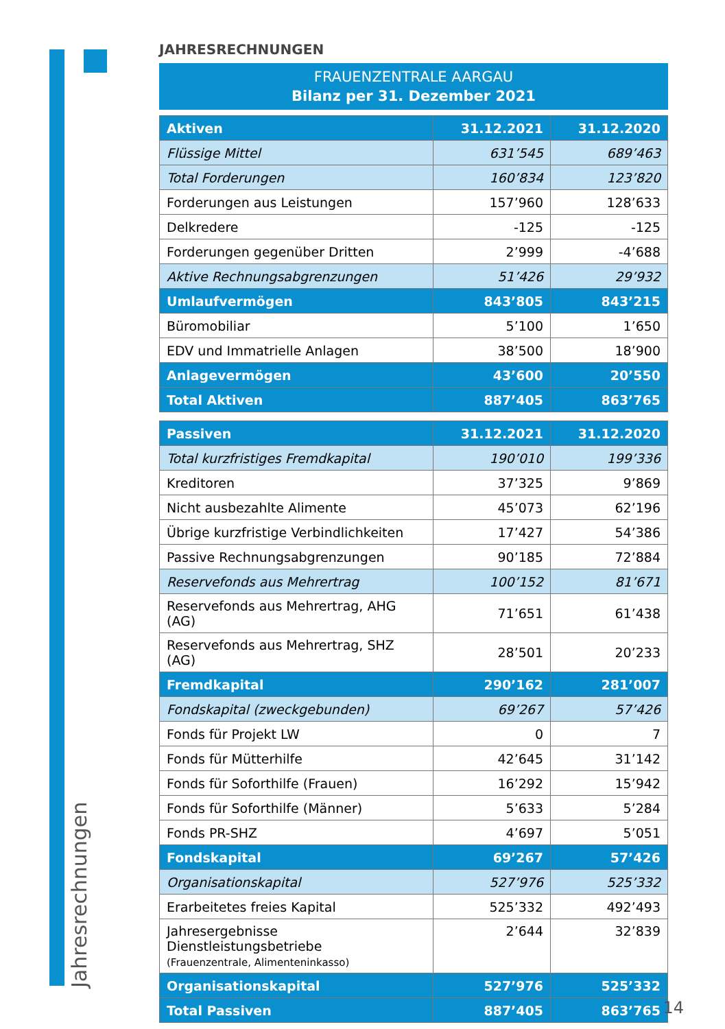Jahresrechnungen
JAHRESRECHNUNGEN
FRAUENZENTRALE AARGAU
Bilanz per 31. Dezember 2021
| Aktiven | 31.12.2021 | 31.12.2020 |
| --- | --- | --- |
| Flüssige Mittel | 631’545 | 689’463 |
| Total Forderungen | 160’834 | 123’820 |
| Forderungen aus Leistungen | 157’960 | 128’633 |
| Delkredere | -125 | -125 |
| Forderungen gegenüber Dritten | 2’999 | -4’688 |
| Aktive Rechnungsabgrenzungen | 51’426 | 29’932 |
| Umlaufvermögen | 843’805 | 843’215 |
| Büromobiliar | 5’100 | 1’650 |
| EDV und Immatrielle Anlagen | 38’500 | 18’900 |
| Anlagevermögen | 43’600 | 20’550 |
| Total Aktiven | 887’405 | 863’765 |
| Passiven | 31.12.2021 | 31.12.2020 |
| --- | --- | --- |
| Total kurzfristiges Fremdkapital | 190’010 | 199’336 |
| Kreditoren | 37’325 | 9’869 |
| Nicht ausbezahlte Alimente | 45’073 | 62’196 |
| Übrige kurzfristige Verbindlichkeiten | 17’427 | 54’386 |
| Passive Rechnungsabgrenzungen | 90’185 | 72’884 |
| Reservefonds aus Mehrertrag | 100’152 | 81’671 |
| Reservefonds aus Mehrertrag, AHG (AG) | 71’651 | 61’438 |
| Reservefonds aus Mehrertrag, SHZ (AG) | 28’501 | 20’233 |
| Fremdkapital | 290’162 | 281’007 |
| Fondskapital (zweckgebunden) | 69’267 | 57’426 |
| Fonds für Projekt LW | 0 | 7 |
| Fonds für Mütterhilfe | 42’645 | 31’142 |
| Fonds für Soforthilfe (Frauen) | 16’292 | 15’942 |
| Fonds für Soforthilfe (Männer) | 5’633 | 5’284 |
| Fonds PR-SHZ | 4’697 | 5’051 |
| Fondskapital | 69’267 | 57’426 |
| Organisationskapital | 527’976 | 525’332 |
| Erarbeitetes freies Kapital | 525’332 | 492’493 |
| Jahresergebnisse Dienstleistungsbetriebe (Frauenzentrale, Alimenteninkasso) | 2’644 | 32’839 |
| Organisationskapital | 527’976 | 525’332 |
| Total Passiven | 887’405 | 863’765 |
14